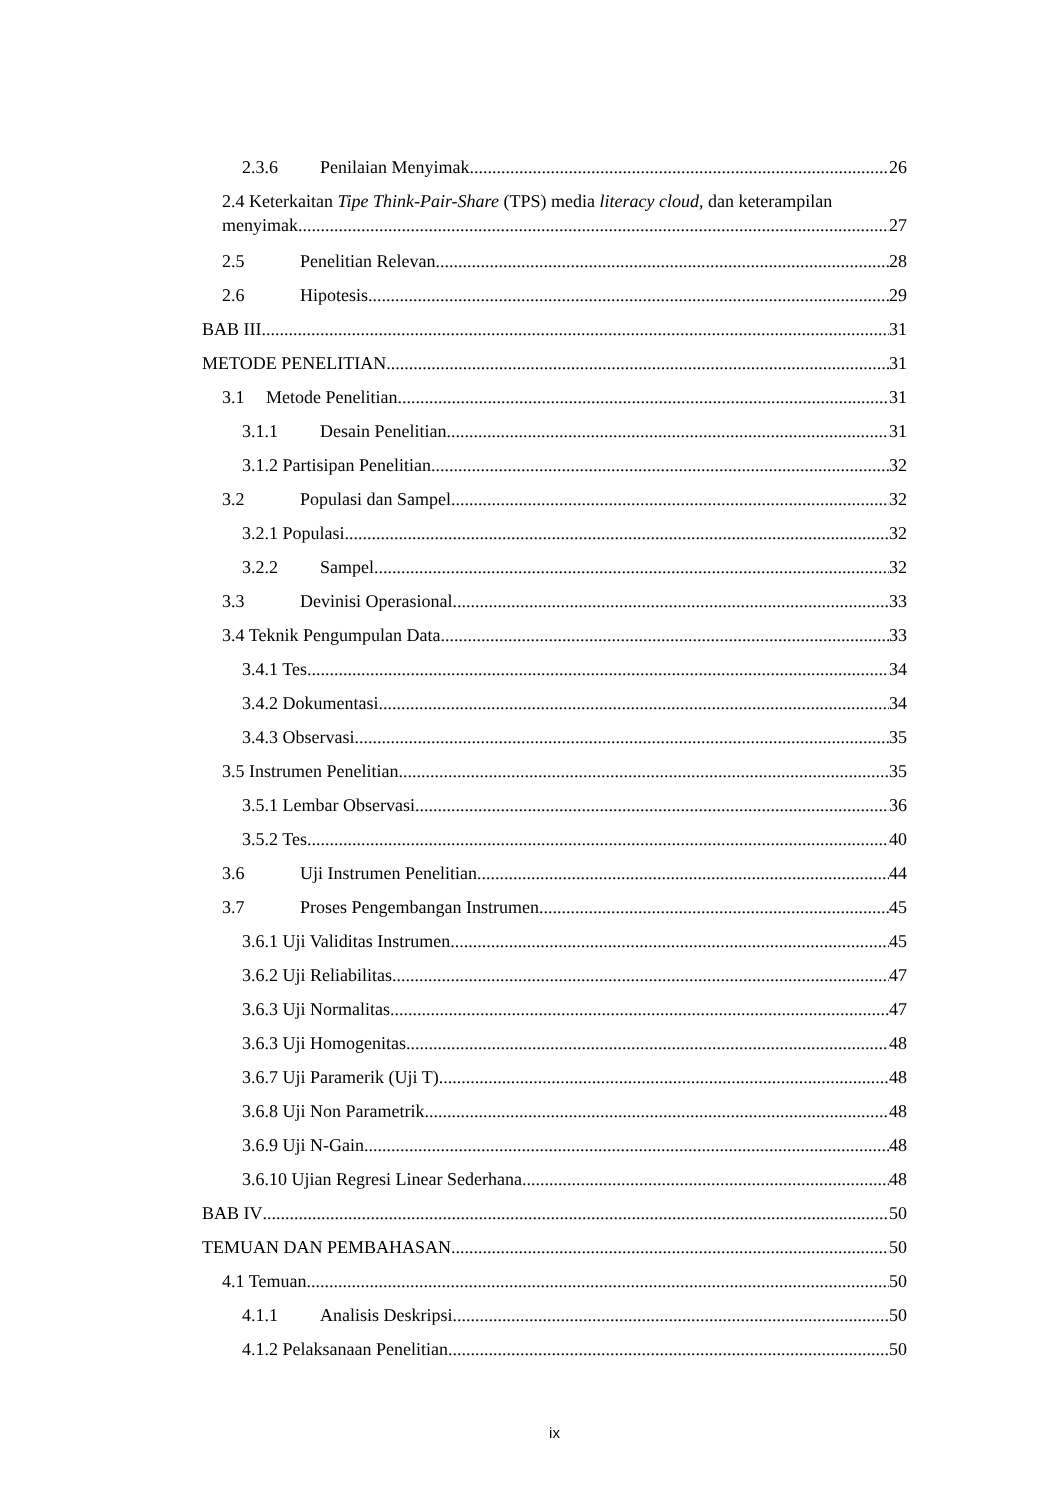2.3.6 Penilaian Menyimak 26
2.4 Keterkaitan Tipe Think-Pair-Share (TPS) media literacy cloud, dan keterampilan
menyimak 27
2.5 Penelitian Relevan 28
2.6 Hipotesis 29
BAB III 31
METODE PENELITIAN 31
3.1 Metode Penelitian 31
3.1.1 Desain Penelitian 31
3.1.2 Partisipan Penelitian 32
3.2 Populasi dan Sampel 32
3.2.1 Populasi 32
3.2.2 Sampel 32
3.3 Devinisi Operasional 33
3.4 Teknik Pengumpulan Data 33
3.4.1 Tes 34
3.4.2 Dokumentasi 34
3.4.3 Observasi 35
3.5 Instrumen Penelitian 35
3.5.1 Lembar Observasi 36
3.5.2 Tes 40
3.6 Uji Instrumen Penelitian 44
3.7 Proses Pengembangan Instrumen 45
3.6.1 Uji Validitas Instrumen 45
3.6.2 Uji Reliabilitas 47
3.6.3 Uji Normalitas 47
3.6.3 Uji Homogenitas 48
3.6.7 Uji Paramerik (Uji T) 48
3.6.8 Uji Non Parametrik 48
3.6.9 Uji N-Gain 48
3.6.10 Ujian Regresi Linear Sederhana 48
BAB IV 50
TEMUAN DAN PEMBAHASAN 50
4.1 Temuan 50
4.1.1 Analisis Deskripsi 50
4.1.2 Pelaksanaan Penelitian 50
ix